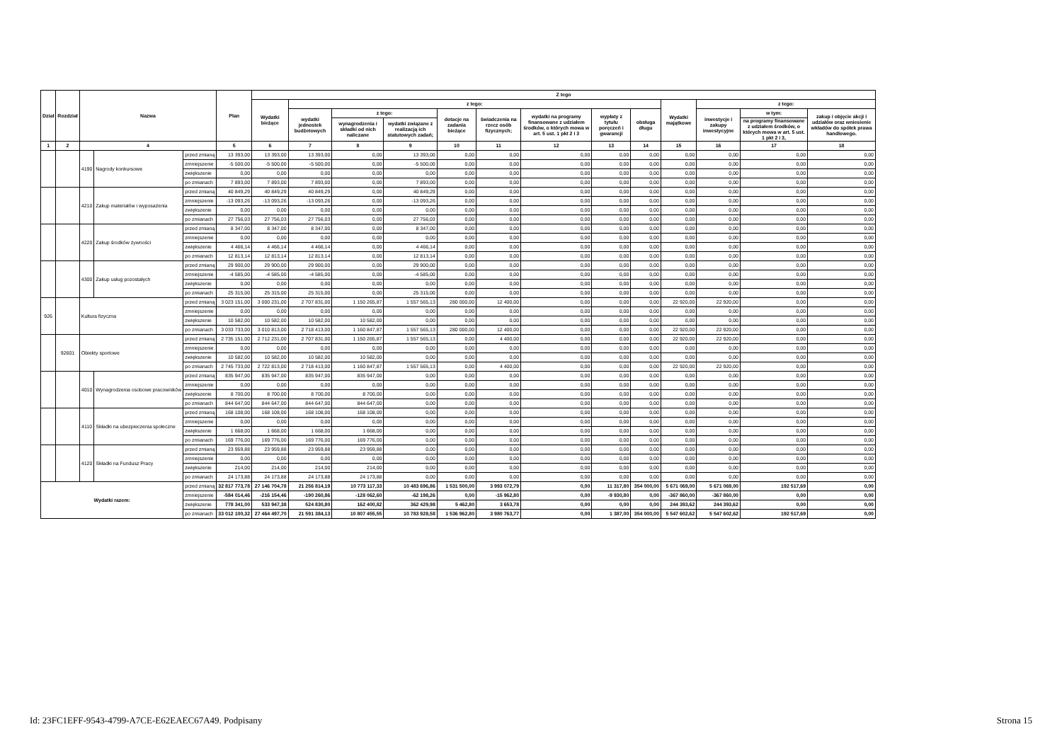| Dział | Rozdział | Nazwa | | | Plan | Z tego | | | | | | | | | | | | |
| --- | --- | --- | --- | --- | --- | --- | --- | --- | --- | --- | --- | --- | --- | --- | --- | --- | --- | --- |
| | | | | | | Wydatki bieżące | z tego: | | | | | | | | Wydatki majątkowe | z tego: | | |
| | | | | | | | wydatki jednostek budżetowych | z tego: | | dotacje na zadania bieżące | świadczenia na rzecz osób fizycznych; | wydatki na programy finansowane z udziałem środków, o których mowa w art. 5 ust. 1 pkt 2 i 3 | wypłaty z tytułu poręczeń i gwarancji | obsługa długu | | inwestycje i zakupy inwestycyjne | w tym: | zakup i objęcie akcji i udziałów oraz wniesienie wkładów do spółek prawa handlowego. |
| | | | | | | | | wynagrodzenia i składki od nich naliczane | wydatki związane z realizacją ich statutowych zadań; | | | | | | | | na programy finansowane z udziałem środków, o których mowa w art. 5 ust. 1 pkt 2 i 3, | |
| 1 | 2 | 4 | | | 5 | 6 | 7 | 8 | 9 | 10 | 11 | 12 | 13 | 14 | 15 | 16 | 17 | 18 |
| | | 4190 | Nagrody konkursowe | przed zmianą | 13 393,00 | 13 393,00 | 13 393,00 | 0,00 | 13 393,00 | 0,00 | 0,00 | 0,00 | 0,00 | 0,00 | 0,00 | 0,00 | 0,00 | 0,00 |
| | | | | zmniejszenie | -5 500,00 | -5 500,00 | -5 500,00 | 0,00 | -5 500,00 | 0,00 | 0,00 | 0,00 | 0,00 | 0,00 | 0,00 | 0,00 | 0,00 | 0,00 |
| | | | | zwiększenie | 0,00 | 0,00 | 0,00 | 0,00 | 0,00 | 0,00 | 0,00 | 0,00 | 0,00 | 0,00 | 0,00 | 0,00 | 0,00 | 0,00 |
| | | | | po zmianach | 7 893,00 | 7 893,00 | 7 893,00 | 0,00 | 7 893,00 | 0,00 | 0,00 | 0,00 | 0,00 | 0,00 | 0,00 | 0,00 | 0,00 | 0,00 |
| | | 4210 | Zakup materiałów i wyposażenia | przed zmianą | 40 849,29 | 40 849,29 | 40 849,29 | 0,00 | 40 849,29 | 0,00 | 0,00 | 0,00 | 0,00 | 0,00 | 0,00 | 0,00 | 0,00 | 0,00 |
| | | | | zmniejszenie | -13 093,26 | -13 093,26 | -13 093,26 | 0,00 | -13 093,26 | 0,00 | 0,00 | 0,00 | 0,00 | 0,00 | 0,00 | 0,00 | 0,00 | 0,00 |
| | | | | zwiększenie | 0,00 | 0,00 | 0,00 | 0,00 | 0,00 | 0,00 | 0,00 | 0,00 | 0,00 | 0,00 | 0,00 | 0,00 | 0,00 | 0,00 |
| | | | | po zmianach | 27 756,03 | 27 756,03 | 27 756,03 | 0,00 | 27 756,03 | 0,00 | 0,00 | 0,00 | 0,00 | 0,00 | 0,00 | 0,00 | 0,00 | 0,00 |
| | | 4220 | Zakup środków żywności | przed zmianą | 8 347,00 | 8 347,00 | 8 347,00 | 0,00 | 8 347,00 | 0,00 | 0,00 | 0,00 | 0,00 | 0,00 | 0,00 | 0,00 | 0,00 | 0,00 |
| | | | | zmniejszenie | 0,00 | 0,00 | 0,00 | 0,00 | 0,00 | 0,00 | 0,00 | 0,00 | 0,00 | 0,00 | 0,00 | 0,00 | 0,00 | 0,00 |
| | | | | zwiększenie | 4 466,14 | 4 466,14 | 4 466,14 | 0,00 | 4 466,14 | 0,00 | 0,00 | 0,00 | 0,00 | 0,00 | 0,00 | 0,00 | 0,00 | 0,00 |
| | | | | po zmianach | 12 813,14 | 12 813,14 | 12 813,14 | 0,00 | 12 813,14 | 0,00 | 0,00 | 0,00 | 0,00 | 0,00 | 0,00 | 0,00 | 0,00 | 0,00 |
| | | 4300 | Zakup usług pozostałych | przed zmianą | 29 900,00 | 29 900,00 | 29 900,00 | 0,00 | 29 900,00 | 0,00 | 0,00 | 0,00 | 0,00 | 0,00 | 0,00 | 0,00 | 0,00 | 0,00 |
| | | | | zmniejszenie | -4 585,00 | -4 585,00 | -4 585,00 | 0,00 | -4 585,00 | 0,00 | 0,00 | 0,00 | 0,00 | 0,00 | 0,00 | 0,00 | 0,00 | 0,00 |
| | | | | zwiększenie | 0,00 | 0,00 | 0,00 | 0,00 | 0,00 | 0,00 | 0,00 | 0,00 | 0,00 | 0,00 | 0,00 | 0,00 | 0,00 | 0,00 |
| | | | | po zmianach | 25 315,00 | 25 315,00 | 25 315,00 | 0,00 | 25 315,00 | 0,00 | 0,00 | 0,00 | 0,00 | 0,00 | 0,00 | 0,00 | 0,00 | 0,00 |
| 926 | | Kultura fizyczna | | przed zmianą | 3 023 151,00 | 3 000 231,00 | 2 707 831,00 | 1 150 265,87 | 1 557 565,13 | 280 000,00 | 12 400,00 | 0,00 | 0,00 | 0,00 | 22 920,00 | 22 920,00 | 0,00 | 0,00 |
| | | | | zmniejszenie | 0,00 | 0,00 | 0,00 | 0,00 | 0,00 | 0,00 | 0,00 | 0,00 | 0,00 | 0,00 | 0,00 | 0,00 | 0,00 | 0,00 |
| | | | | zwiększenie | 10 582,00 | 10 582,00 | 10 582,00 | 10 582,00 | 0,00 | 0,00 | 0,00 | 0,00 | 0,00 | 0,00 | 0,00 | 0,00 | 0,00 | 0,00 |
| | | | | po zmianach | 3 033 733,00 | 3 010 813,00 | 2 718 413,00 | 1 160 847,87 | 1 557 565,13 | 280 000,00 | 12 400,00 | 0,00 | 0,00 | 0,00 | 22 920,00 | 22 920,00 | 0,00 | 0,00 |
| | 92601 | Obiekty sportowe | | przed zmianą | 2 735 151,00 | 2 712 231,00 | 2 707 831,00 | 1 150 265,87 | 1 557 565,13 | 0,00 | 4 400,00 | 0,00 | 0,00 | 0,00 | 22 920,00 | 22 920,00 | 0,00 | 0,00 |
| | | | | zmniejszenie | 0,00 | 0,00 | 0,00 | 0,00 | 0,00 | 0,00 | 0,00 | 0,00 | 0,00 | 0,00 | 0,00 | 0,00 | 0,00 | 0,00 |
| | | | | zwiększenie | 10 582,00 | 10 582,00 | 10 582,00 | 10 582,00 | 0,00 | 0,00 | 0,00 | 0,00 | 0,00 | 0,00 | 0,00 | 0,00 | 0,00 | 0,00 |
| | | | | po zmianach | 2 745 733,00 | 2 722 813,00 | 2 718 413,00 | 1 160 847,87 | 1 557 565,13 | 0,00 | 4 400,00 | 0,00 | 0,00 | 0,00 | 22 920,00 | 22 920,00 | 0,00 | 0,00 |
| | | 4010 | Wynagrodzenia osobowe pracowników | przed zmianą | 835 947,00 | 835 947,00 | 835 947,00 | 835 947,00 | 0,00 | 0,00 | 0,00 | 0,00 | 0,00 | 0,00 | 0,00 | 0,00 | 0,00 | 0,00 |
| | | | | zmniejszenie | 0,00 | 0,00 | 0,00 | 0,00 | 0,00 | 0,00 | 0,00 | 0,00 | 0,00 | 0,00 | 0,00 | 0,00 | 0,00 | 0,00 |
| | | | | zwiększenie | 8 700,00 | 8 700,00 | 8 700,00 | 8 700,00 | 0,00 | 0,00 | 0,00 | 0,00 | 0,00 | 0,00 | 0,00 | 0,00 | 0,00 | 0,00 |
| | | | | po zmianach | 844 647,00 | 844 647,00 | 844 647,00 | 844 647,00 | 0,00 | 0,00 | 0,00 | 0,00 | 0,00 | 0,00 | 0,00 | 0,00 | 0,00 | 0,00 |
| | | 4110 | Składki na ubezpieczenia społeczne | przed zmianą | 168 108,00 | 168 108,00 | 168 108,00 | 168 108,00 | 0,00 | 0,00 | 0,00 | 0,00 | 0,00 | 0,00 | 0,00 | 0,00 | 0,00 | 0,00 |
| | | | | zmniejszenie | 0,00 | 0,00 | 0,00 | 0,00 | 0,00 | 0,00 | 0,00 | 0,00 | 0,00 | 0,00 | 0,00 | 0,00 | 0,00 | 0,00 |
| | | | | zwiększenie | 1 668,00 | 1 668,00 | 1 668,00 | 1 668,00 | 0,00 | 0,00 | 0,00 | 0,00 | 0,00 | 0,00 | 0,00 | 0,00 | 0,00 | 0,00 |
| | | | | po zmianach | 169 776,00 | 169 776,00 | 169 776,00 | 169 776,00 | 0,00 | 0,00 | 0,00 | 0,00 | 0,00 | 0,00 | 0,00 | 0,00 | 0,00 | 0,00 |
| | | 4120 | Składki na Fundusz Pracy | przed zmianą | 23 959,88 | 23 959,88 | 23 959,88 | 23 959,88 | 0,00 | 0,00 | 0,00 | 0,00 | 0,00 | 0,00 | 0,00 | 0,00 | 0,00 | 0,00 |
| | | | | zmniejszenie | 0,00 | 0,00 | 0,00 | 0,00 | 0,00 | 0,00 | 0,00 | 0,00 | 0,00 | 0,00 | 0,00 | 0,00 | 0,00 | 0,00 |
| | | | | zwiększenie | 214,00 | 214,00 | 214,00 | 214,00 | 0,00 | 0,00 | 0,00 | 0,00 | 0,00 | 0,00 | 0,00 | 0,00 | 0,00 | 0,00 |
| | | | | po zmianach | 24 173,88 | 24 173,88 | 24 173,88 | 24 173,88 | 0,00 | 0,00 | 0,00 | 0,00 | 0,00 | 0,00 | 0,00 | 0,00 | 0,00 | 0,00 |
| Wydatki razem: | | | | przed zmianą | 32 817 773,78 | 27 146 704,78 | 21 256 814,19 | 10 773 117,33 | 10 483 696,86 | 1 531 500,00 | 3 993 072,79 | 0,00 | 11 317,80 | 354 000,00 | 5 671 069,00 | 5 671 069,00 | 192 517,69 | 0,00 |
| | | | | zmniejszenie | -584 014,46 | -216 154,46 | -190 260,86 | -128 062,60 | -62 198,26 | 0,00 | -15 962,80 | 0,00 | -9 930,80 | 0,00 | -367 860,00 | -367 860,00 | 0,00 | 0,00 |
| | | | | zwiększenie | 778 341,00 | 533 947,38 | 524 830,80 | 162 400,82 | 362 429,98 | 5 462,80 | 3 653,78 | 0,00 | 0,00 | 0,00 | 244 393,62 | 244 393,62 | 0,00 | 0,00 |
| | | | | po zmianach | 33 012 100,32 | 27 464 497,70 | 21 591 384,13 | 10 807 455,55 | 10 783 928,58 | 1 536 962,80 | 3 980 763,77 | 0,00 | 1 387,00 | 354 000,00 | 5 547 602,62 | 5 547 602,62 | 192 517,69 | 0,00 |
Id: 23FC1EFF-9543-4799-A7CE-E62EAEC67A49. Podpisany Strona 15